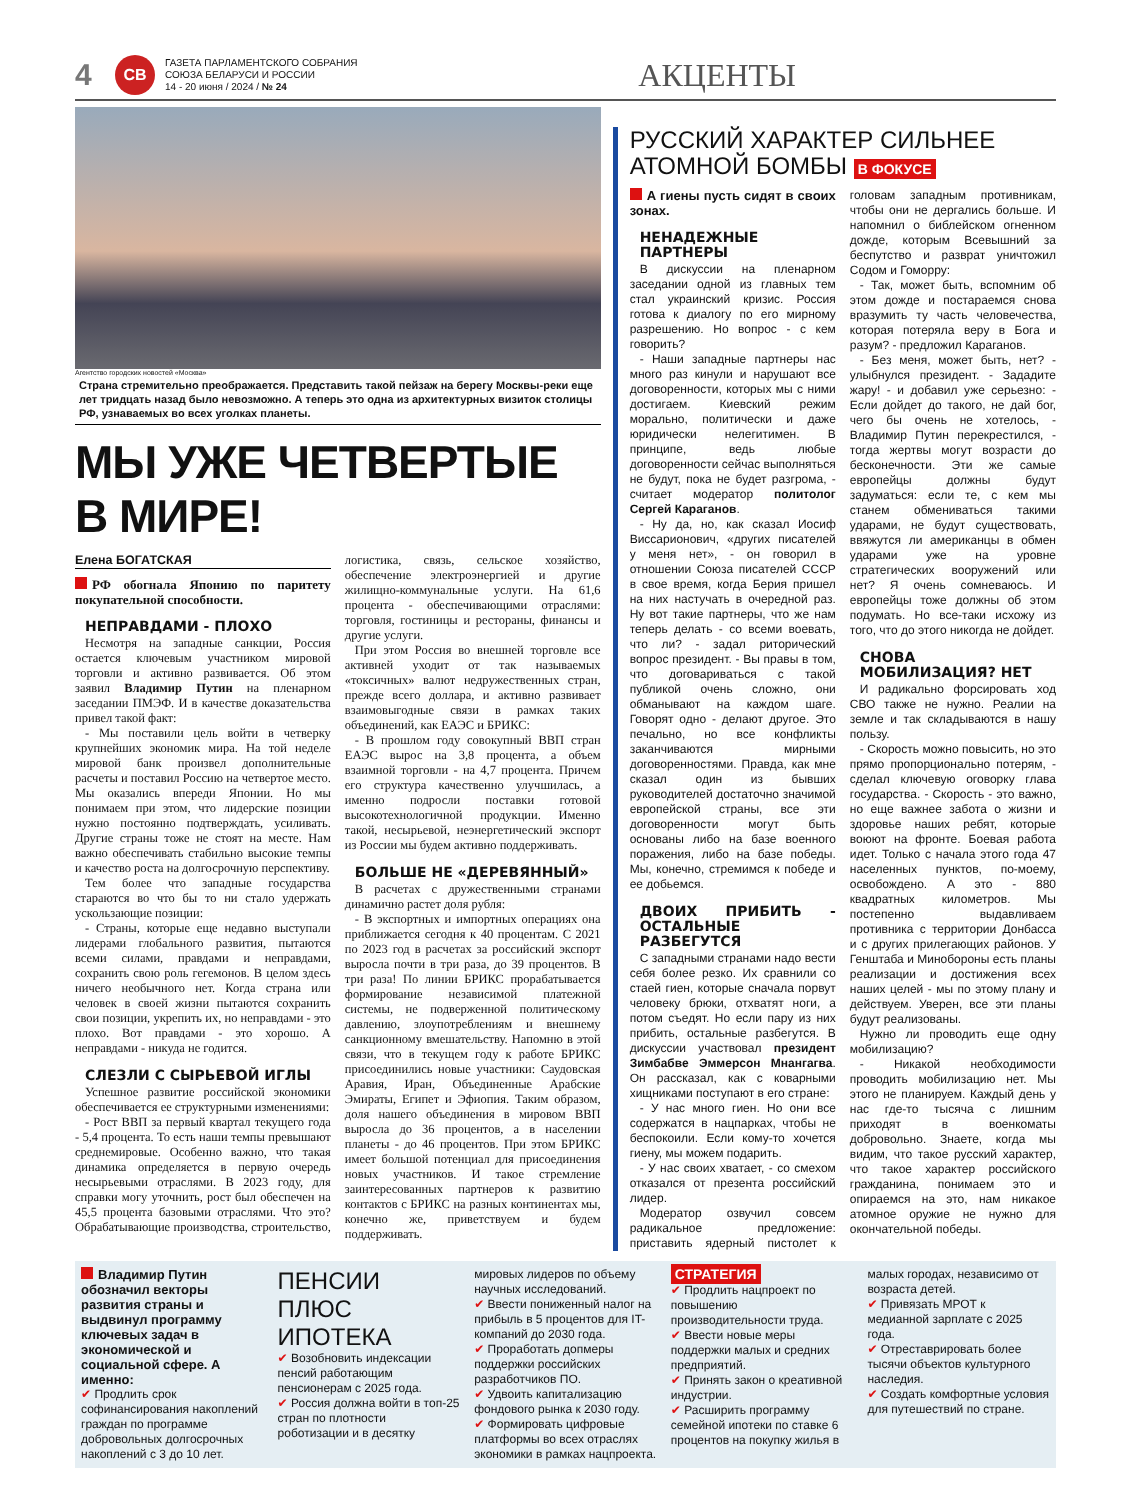4 СВ
ГАЗЕТА ПАРЛАМЕНТСКОГО СОБРАНИЯ
СОЮЗА БЕЛАРУСИ И РОССИИ
14 - 20 июня / 2024 / № 24
АКЦЕНТЫ
Агентство городских новостей «Москва»
Страна стремительно преображается. Представить такой пейзаж на берегу Москвы-реки еще лет тридцать назад было невозможно. А теперь это одна из архитектурных визиток столицы РФ, узнаваемых во всех уголках планеты.
МЫ УЖЕ ЧЕТВЕРТЫЕ В МИРЕ!
Елена БОГАТСКАЯ
РФ обогнала Японию по паритету покупательной способности.
НЕПРАВДАМИ - ПЛОХО
Несмотря на западные санкции, Россия остается ключевым участником мировой торговли и активно развивается. Об этом заявил Владимир Путин на пленарном заседании ПМЭФ. И в качестве доказательства привел такой факт:
- Мы поставили цель войти в четверку крупнейших экономик мира. На той неделе мировой банк произвел дополнительные расчеты и поставил Россию на четвертое место. Мы оказались впереди Японии. Но мы понимаем при этом, что лидерские позиции нужно постоянно подтверждать, усиливать. Другие страны тоже не стоят на месте. Нам важно обеспечивать стабильно высокие темпы и качество роста на долгосрочную перспективу.
Тем более что западные государства стараются во что бы то ни стало удержать ускользающие позиции:
- Страны, которые еще недавно выступали лидерами глобального развития, пытаются всеми силами, правдами и неправдами, сохранить свою роль гегемонов. В целом здесь ничего необычного нет. Когда страна или человек в своей жизни пытаются сохранить свои позиции, укрепить их, но неправдами - это плохо. Вот правдами - это хорошо. А неправдами - никуда не годится.
СЛЕЗЛИ С СЫРЬЕВОЙ ИГЛЫ
Успешное развитие российской экономики обеспечивается ее структурными изменениями:
- Рост ВВП за первый квартал текущего года - 5,4 процента. То есть наши темпы превышают среднемировые. Особенно важно, что такая динамика определяется в первую очередь несырьевыми отраслями. В 2023 году, для справки могу уточнить, рост был обеспечен на 45,5 процента базовыми отраслями. Что это? Обрабатывающие производства, строительство, логистика, связь, сельское хозяйство, обеспечение электроэнергией и другие жилищно-коммунальные услуги. На 61,6 процента - обеспечивающими отраслями: торговля, гостиницы и рестораны, финансы и другие услуги.
При этом Россия во внешней торговле все активней уходит от так называемых «токсичных» валют недружественных стран, прежде всего доллара, и активно развивает взаимовыгодные связи в рамках таких объединений, как ЕАЭС и БРИКС:
- В прошлом году совокупный ВВП стран ЕАЭС вырос на 3,8 процента, а объем взаимной торговли - на 4,7 процента. Причем его структура качественно улучшилась, а именно подросли поставки готовой высокотехнологичной продукции. Именно такой, несырьевой, неэнергетический экспорт из России мы будем активно поддерживать.
БОЛЬШЕ НЕ «ДЕРЕВЯННЫЙ»
В расчетах с дружественными странами динамично растет доля рубля:
- В экспортных и импортных операциях она приближается сегодня к 40 процентам. С 2021 по 2023 год в расчетах за российский экспорт выросла почти в три раза, до 39 процентов. В три раза! По линии БРИКС прорабатывается формирование независимой платежной системы, не подверженной политическому давлению, злоупотреблениям и внешнему санкционному вмешательству. Напомню в этой связи, что в текущем году к работе БРИКС присоединились новые участники: Саудовская Аравия, Иран, Объединенные Арабские Эмираты, Египет и Эфиопия. Таким образом, доля нашего объединения в мировом ВВП выросла до 36 процентов, а в населении планеты - до 46 процентов. При этом БРИКС имеет большой потенциал для присоединения новых участников. И такое стремление заинтересованных партнеров к развитию контактов с БРИКС на разных континентах мы, конечно же, приветствуем и будем поддерживать.
РУССКИЙ ХАРАКТЕР СИЛЬНЕЕ АТОМНОЙ БОМБЫ В ФОКУСЕ
А гиены пусть сидят в своих зонах.
НЕНАДЕЖНЫЕ ПАРТНЕРЫ
В дискуссии на пленарном заседании одной из главных тем стал украинский кризис. Россия готова к диалогу по его мирному разрешению. Но вопрос - с кем говорить?
- Наши западные партнеры нас много раз кинули и нарушают все договоренности, которых мы с ними достигаем. Киевский режим морально, политически и даже юридически нелегитимен. В принципе, ведь любые договоренности сейчас выполняться не будут, пока не будет разгрома, - считает модератор политолог Сергей Караганов.
- Ну да, но, как сказал Иосиф Виссарионович, «других писателей у меня нет», - он говорил в отношении Союза писателей СССР в свое время, когда Берия пришел на них настучать в очередной раз. Ну вот такие партнеры, что же нам теперь делать - со всеми воевать, что ли? - задал риторический вопрос президент. - Вы правы в том, что договариваться с такой публикой очень сложно, они обманывают на каждом шаге. Говорят одно - делают другое. Это печально, но все конфликты заканчиваются мирными договоренностями. Правда, как мне сказал один из бывших руководителей достаточно значимой европейской страны, все эти договоренности могут быть основаны либо на базе военного поражения, либо на базе победы. Мы, конечно, стремимся к победе и ее добьемся.
ДВОИХ ПРИБИТЬ - ОСТАЛЬНЫЕ РАЗБЕГУТСЯ
С западными странами надо вести себя более резко. Их сравнили со стаей гиен, которые сначала порвут человеку брюки, отхватят ноги, а потом съедят. Но если пару из них прибить, остальные разбегутся. В дискуссии участвовал президент Зимбабве Эммерсон Мнангагва. Он рассказал, как с коварными хищниками поступают в его стране:
- У нас много гиен. Но они все содержатся в нацпарках, чтобы не беспокоили. Если кому-то хочется гиену, мы можем подарить.
- У нас своих хватает, - со смехом отказался от презента российский лидер.
Модератор озвучил совсем радикальное предложение: приставить ядерный пистолет к головам западным противникам, чтобы они не дергались больше. И напомнил о библейском огненном дожде, которым Всевышний за беспутство и разврат уничтожил Содом и Гоморру:
- Так, может быть, вспомним об этом дожде и постараемся снова вразумить ту часть человечества, которая потеряла веру в Бога и разум? - предложил Караганов.
- Без меня, может быть, нет? - улыбнулся президент. - Зададите жару! - и добавил уже серьезно: - Если дойдет до такого, не дай бог, чего бы очень не хотелось, - Владимир Путин перекрестился, - тогда жертвы могут возрасти до бесконечности. Эти же самые европейцы должны будут задуматься: если те, с кем мы станем обмениваться такими ударами, не будут существовать, ввяжутся ли американцы в обмен ударами уже на уровне стратегических вооружений или нет? Я очень сомневаюсь. И европейцы тоже должны об этом подумать. Но все-таки исхожу из того, что до этого никогда не дойдет.
СНОВА МОБИЛИЗАЦИЯ? НЕТ
И радикально форсировать ход СВО также не нужно. Реалии на земле и так складываются в нашу пользу.
- Скорость можно повысить, но это прямо пропорционально потерям, - сделал ключевую оговорку глава государства. - Скорость - это важно, но еще важнее забота о жизни и здоровье наших ребят, которые воюют на фронте. Боевая работа идет. Только с начала этого года 47 населенных пунктов, по-моему, освобождено. А это - 880 квадратных километров. Мы постепенно выдавливаем противника с территории Донбасса и с других прилегающих районов. У Генштаба и Минобороны есть планы реализации и достижения всех наших целей - мы по этому плану и действуем. Уверен, все эти планы будут реализованы.
Нужно ли проводить еще одну мобилизацию?
- Никакой необходимости проводить мобилизацию нет. Мы этого не планируем. Каждый день у нас где-то тысяча с лишним приходят в военкоматы добровольно. Знаете, когда мы видим, что такое русский характер, что такое характер российского гражданина, понимаем это и опираемся на это, нам никакое атомное оружие не нужно для окончательной победы.
Владимир Путин обозначил векторы развития страны и выдвинул программу ключевых задач в экономической и социальной сфере. А именно:
✔ Продлить срок софинансирования накоплений граждан по программе добровольных долгосрочных накоплений с 3 до 10 лет.
ПЕНСИИ ПЛЮС ИПОТЕКА
✔ Возобновить индексации пенсий работающим пенсионерам с 2025 года.
✔ Россия должна войти в топ-25 стран по плотности роботизации и в десятку мировых лидеров по объему научных исследований.
✔ Ввести пониженный налог на прибыль в 5 процентов для IT-компаний до 2030 года.
✔ Проработать допмеры поддержки российских разработчиков ПО.
✔ Удвоить капитализацию фондового рынка к 2030 году.
✔ Формировать цифровые платформы во всех отраслях экономики в рамках нацпроекта.
СТРАТЕГИЯ
✔ Продлить нацпроект по повышению производительности труда.
✔ Ввести новые меры поддержки малых и средних предприятий.
✔ Принять закон о креативной индустрии.
✔ Расширить программу семейной ипотеки по ставке 6 процентов на покупку жилья в малых городах, независимо от возраста детей.
✔ Привязать МРОТ к медианной зарплате с 2025 года.
✔ Отреставрировать более тысячи объектов культурного наследия.
✔ Создать комфортные условия для путешествий по стране.